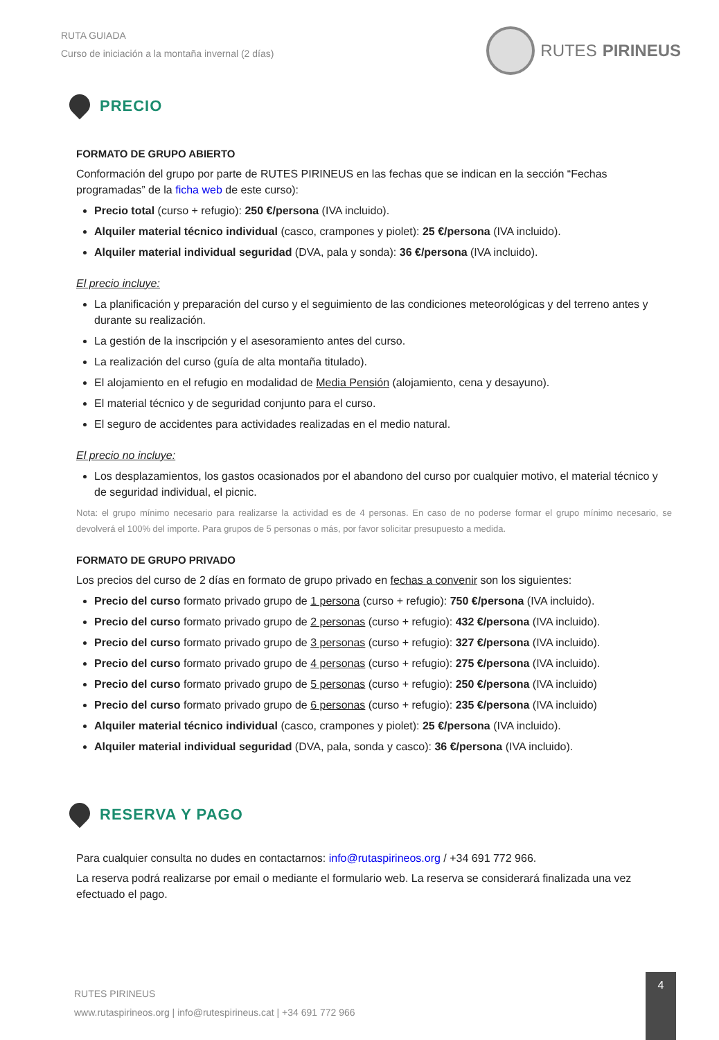RUTA GUIADA
Curso de iniciación a la montaña invernal (2 días)
RUTES PIRINEUS
PRECIO
FORMATO DE GRUPO ABIERTO
Conformación del grupo por parte de RUTES PIRINEUS en las fechas que se indican en la sección “Fechas programadas” de la ficha web de este curso):
Precio total (curso + refugio): 250 €/persona (IVA incluido).
Alquiler material técnico individual (casco, crampones y piolet): 25 €/persona (IVA incluido).
Alquiler material individual seguridad (DVA, pala y sonda): 36 €/persona (IVA incluido).
El precio incluye:
La planificación y preparación del curso y el seguimiento de las condiciones meteorológicas y del terreno antes y durante su realización.
La gestión de la inscripción y el asesoramiento antes del curso.
La realización del curso (guía de alta montaña titulado).
El alojamiento en el refugio en modalidad de Media Pensión (alojamiento, cena y desayuno).
El material técnico y de seguridad conjunto para el curso.
El seguro de accidentes para actividades realizadas en el medio natural.
El precio no incluye:
Los desplazamientos, los gastos ocasionados por el abandono del curso por cualquier motivo, el material técnico y de seguridad individual, el picnic.
Nota: el grupo mínimo necesario para realizarse la actividad es de 4 personas. En caso de no poderse formar el grupo mínimo necesario, se devolverá el 100% del importe. Para grupos de 5 personas o más, por favor solicitar presupuesto a medida.
FORMATO DE GRUPO PRIVADO
Los precios del curso de 2 días en formato de grupo privado en fechas a convenir son los siguientes:
Precio del curso formato privado grupo de 1 persona (curso + refugio): 750 €/persona (IVA incluido).
Precio del curso formato privado grupo de 2 personas (curso + refugio): 432 €/persona (IVA incluido).
Precio del curso formato privado grupo de 3 personas (curso + refugio): 327 €/persona (IVA incluido).
Precio del curso formato privado grupo de 4 personas (curso + refugio): 275 €/persona (IVA incluido).
Precio del curso formato privado grupo de 5 personas (curso + refugio): 250 €/persona (IVA incluido)
Precio del curso formato privado grupo de 6 personas (curso + refugio): 235 €/persona (IVA incluido)
Alquiler material técnico individual (casco, crampones y piolet): 25 €/persona (IVA incluido).
Alquiler material individual seguridad (DVA, pala, sonda y casco): 36 €/persona (IVA incluido).
RESERVA Y PAGO
Para cualquier consulta no dudes en contactarnos: info@rutaspirineos.org / +34 691 772 966.
La reserva podrá realizarse por email o mediante el formulario web. La reserva se considerará finalizada una vez efectuado el pago.
RUTES PIRINEUS
www.rutaspirineos.org | info@rutespirineus.cat | +34 691 772 966
4